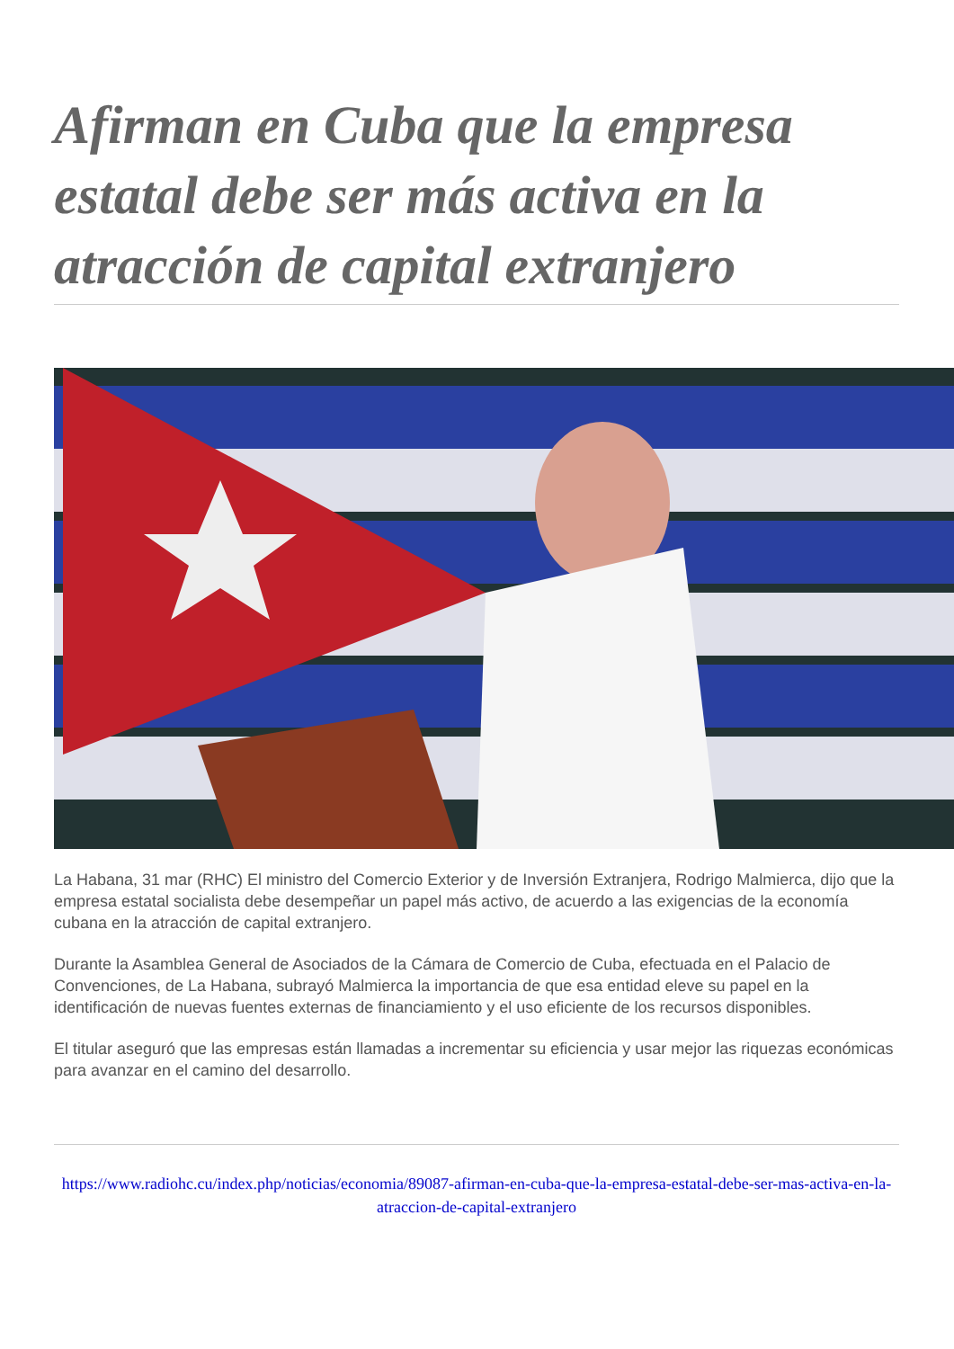Afirman en Cuba que la empresa estatal debe ser más activa en la atracción de capital extranjero
La Habana, 31 mar (RHC) El ministro del Comercio Exterior y de Inversión Extranjera, Rodrigo Malmierca, dijo que la empresa estatal socialista debe desempeñar un papel más activo, de acuerdo a las exigencias de la economía cubana en la atracción de capital extranjero.
Durante la Asamblea General de Asociados de la Cámara de Comercio de Cuba, efectuada en el Palacio de Convenciones, de La Habana, subrayó Malmierca la importancia de que esa entidad eleve su papel en la identificación de nuevas fuentes externas de financiamiento y el uso eficiente de los recursos disponibles.
El titular aseguró que las empresas están llamadas a incrementar su eficiencia y usar mejor las riquezas económicas para avanzar en el camino del desarrollo.
https://www.radiohc.cu/index.php/noticias/economia/89087-afirman-en-cuba-que-la-empresa-estatal-debe-ser-mas-activa-en-la-atraccion-de-capital-extranjero